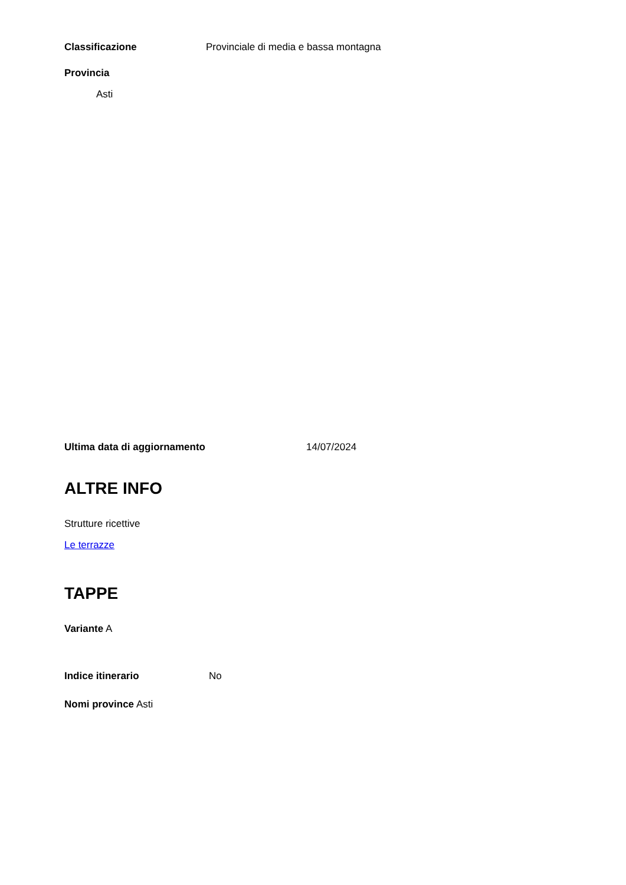Classificazione Provinciale di media e bassa montagna
Provincia
Asti
Ultima data di aggiornamento 14/07/2024
ALTRE INFO
Strutture ricettive
Le terrazze
TAPPE
Variante A
Indice itinerario No
Nomi province Asti